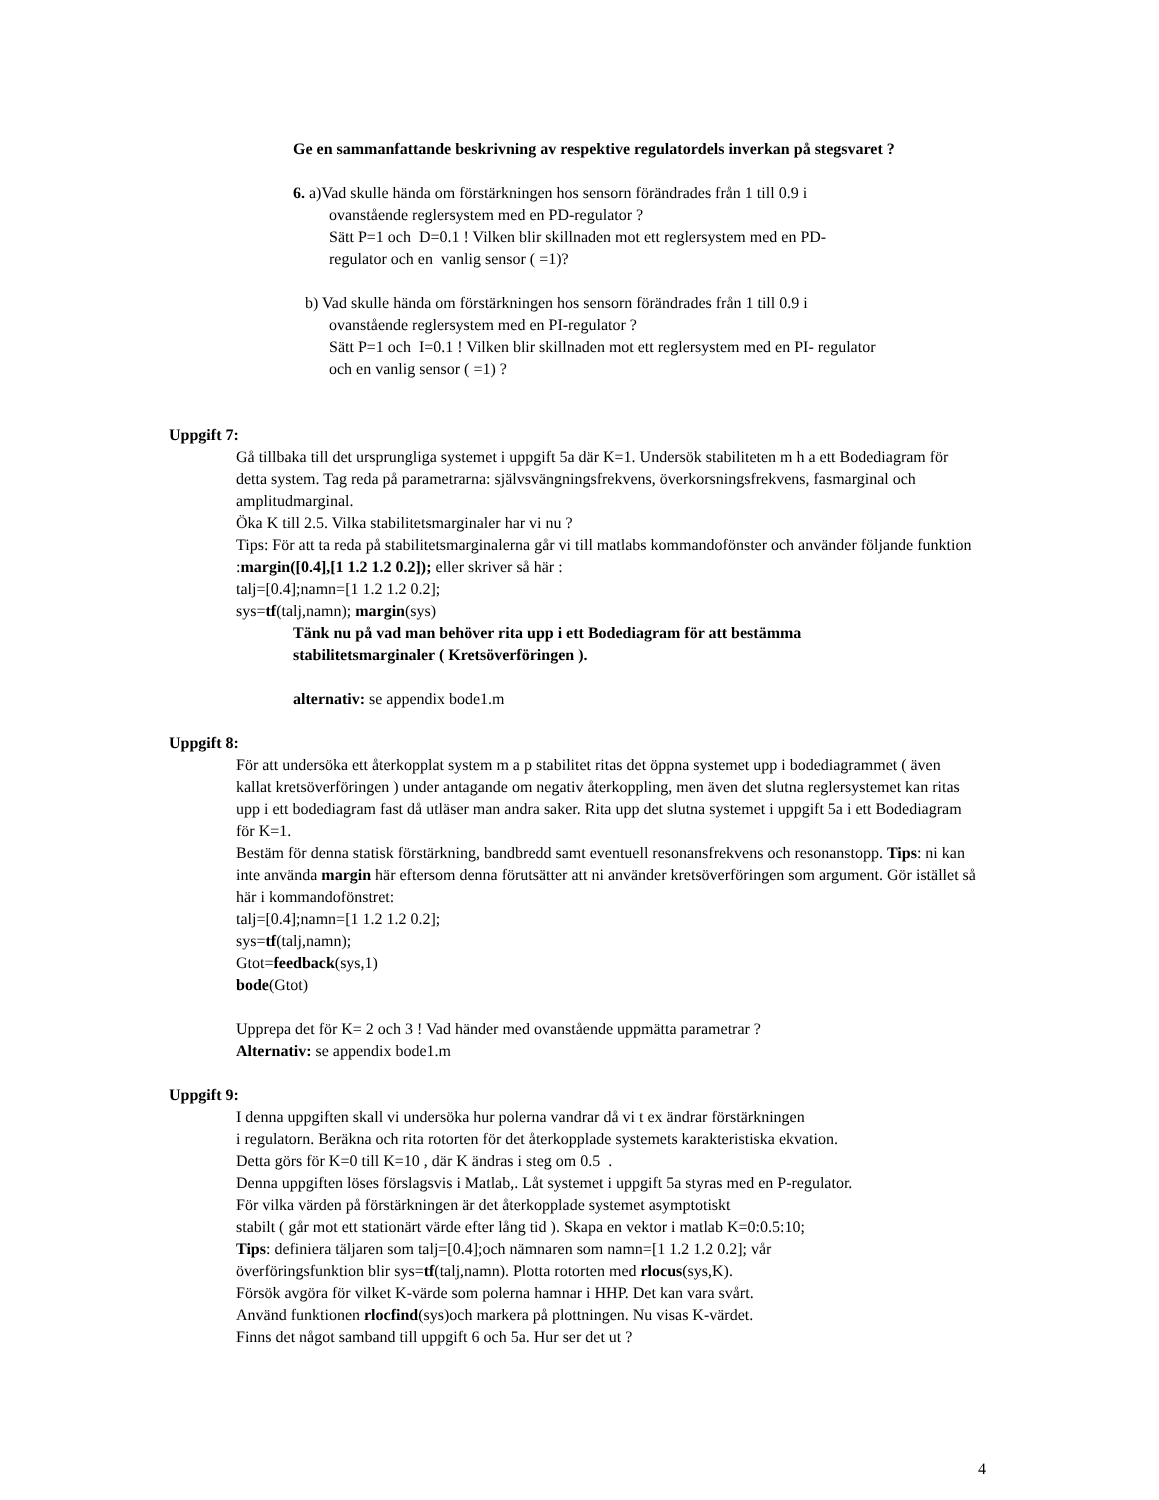Ge en sammanfattande beskrivning av respektive regulatordels inverkan på stegsvaret ?
6. a)Vad skulle hända om förstärkningen hos sensorn förändrades från 1 till 0.9 i
ovanstående reglersystem med en PD-regulator ?
Sätt P=1 och D=0.1 ! Vilken blir skillnaden mot ett reglersystem med en PD-
regulator och en vanlig sensor ( =1)?
b) Vad skulle hända om förstärkningen hos sensorn förändrades från 1 till 0.9 i
ovanstående reglersystem med en PI-regulator ?
Sätt P=1 och I=0.1 ! Vilken blir skillnaden mot ett reglersystem med en PI- regulator
och en vanlig sensor ( =1) ?
Uppgift 7:
Gå tillbaka till det ursprungliga systemet i uppgift 5a där K=1. Undersök stabiliteten m h a ett Bodediagram för detta system. Tag reda på parametrarna: självsvängningsfrekvens, överkorsningsfrekvens, fasmarginal och amplitudmarginal.
Öka K till 2.5. Vilka stabilitetsmarginaler har vi nu ?
Tips: För att ta reda på stabilitetsmarginalerna går vi till matlabs kommandofönster och använder följande funktion :margin([0.4],[1 1.2 1.2 0.2]); eller skriver så här :
talj=[0.4];namn=[1 1.2 1.2 0.2];
sys=tf(talj,namn); margin(sys)
Tänk nu på vad man behöver rita upp i ett Bodediagram för att bestämma stabilitetsmarginaler ( Kretsöverföringen ).
alternativ: se appendix bode1.m
Uppgift 8:
För att undersöka ett återkopplat system m a p stabilitet ritas det öppna systemet upp i bodediagrammet ( även kallat kretsöverföringen ) under antagande om negativ återkoppling, men även det slutna reglersystemet kan ritas upp i ett bodediagram fast då utläser man andra saker. Rita upp det slutna systemet i uppgift 5a i ett Bodediagram för K=1.
Bestäm för denna statisk förstärkning, bandbredd samt eventuell resonansfrekvens och resonanstopp. Tips: ni kan inte använda margin här eftersom denna förutsätter att ni använder kretsöverföringen som argument. Gör istället så här i kommandofönstret:
talj=[0.4];namn=[1 1.2 1.2 0.2];
sys=tf(talj,namn);
Gtot=feedback(sys,1)
bode(Gtot)
Upprepa det för K= 2 och 3 ! Vad händer med ovanstående uppmätta parametrar ?
Alternativ: se appendix bode1.m
Uppgift 9:
I denna uppgiften skall vi undersöka hur polerna vandrar då vi t ex ändrar förstärkningen
i regulatorn. Beräkna och rita rotorten för det återkopplade systemets karakteristiska ekvation.
Detta görs för K=0 till K=10 , där K ändras i steg om 0.5 .
Denna uppgiften löses förslagsvis i Matlab,. Låt systemet i uppgift 5a styras med en P-regulator.
För vilka värden på förstärkningen är det återkopplade systemet asymptotiskt
stabilt ( går mot ett stationärt värde efter lång tid ). Skapa en vektor i matlab K=0:0.5:10;
Tips: definiera täljaren som talj=[0.4];och nämnaren som namn=[1 1.2 1.2 0.2]; vår
överföringsfunktion blir sys=tf(talj,namn). Plotta rotorten med rlocus(sys,K).
Försök avgöra för vilket K-värde som polerna hamnar i HHP. Det kan vara svårt.
Använd funktionen rlocfind(sys)och markera på plottningen. Nu visas K-värdet.
Finns det något samband till uppgift 6 och 5a. Hur ser det ut ?
4